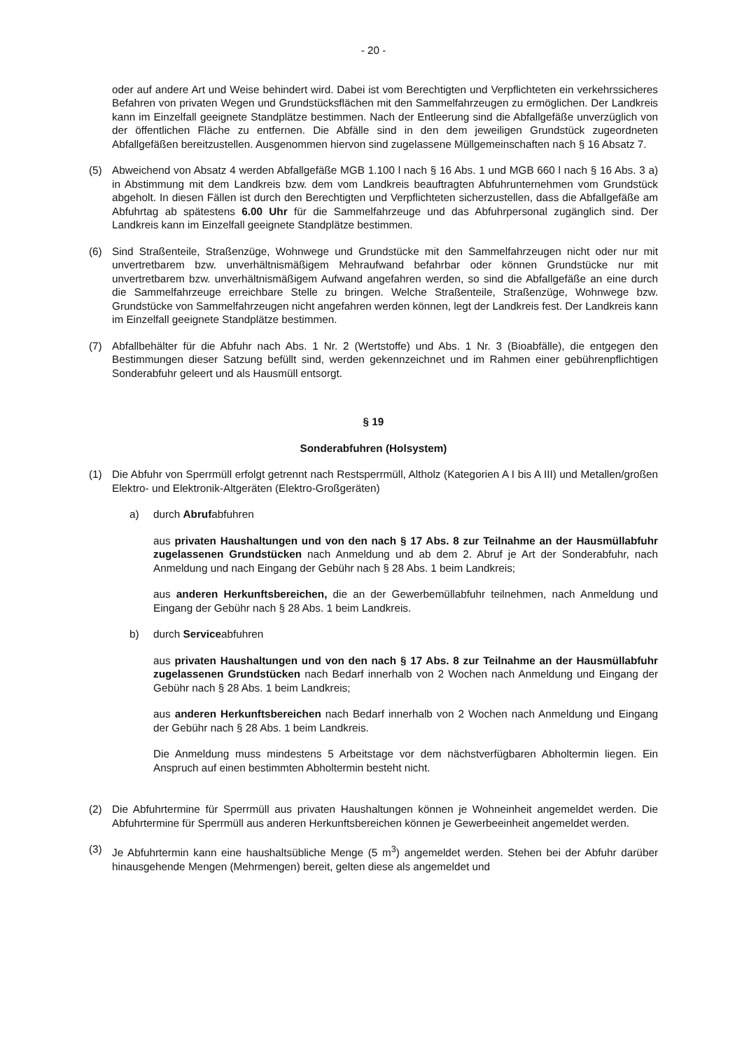- 20 -
oder auf andere Art und Weise behindert wird. Dabei ist vom Berechtigten und Verpflichteten ein verkehrssicheres Befahren von privaten Wegen und Grundstücksflächen mit den Sammelfahrzeugen zu ermöglichen. Der Landkreis kann im Einzelfall geeignete Standplätze bestimmen. Nach der Entleerung sind die Abfallgefäße unverzüglich von der öffentlichen Fläche zu entfernen. Die Abfälle sind in den dem jeweiligen Grundstück zugeordneten Abfallgefäßen bereitzustellen. Ausgenommen hiervon sind zugelassene Müllgemeinschaften nach § 16 Absatz 7.
(5) Abweichend von Absatz 4 werden Abfallgefäße MGB 1.100 l nach § 16 Abs. 1 und MGB 660 l nach § 16 Abs. 3 a) in Abstimmung mit dem Landkreis bzw. dem vom Landkreis beauftragten Abfuhrunternehmen vom Grundstück abgeholt. In diesen Fällen ist durch den Berechtigten und Verpflichteten sicherzustellen, dass die Abfallgefäße am Abfuhrtag ab spätestens 6.00 Uhr für die Sammelfahrzeuge und das Abfuhrpersonal zugänglich sind. Der Landkreis kann im Einzelfall geeignete Standplätze bestimmen.
(6) Sind Straßenteile, Straßenzüge, Wohnwege und Grundstücke mit den Sammelfahrzeugen nicht oder nur mit unvertretbarem bzw. unverhältnismäßigem Mehraufwand befahrbar oder können Grundstücke nur mit unvertretbarem bzw. unverhältnismäßigem Aufwand angefahren werden, so sind die Abfallgefäße an eine durch die Sammelfahrzeuge erreichbare Stelle zu bringen. Welche Straßenteile, Straßenzüge, Wohnwege bzw. Grundstücke von Sammelfahrzeugen nicht angefahren werden können, legt der Landkreis fest. Der Landkreis kann im Einzelfall geeignete Standplätze bestimmen.
(7) Abfallbehälter für die Abfuhr nach Abs. 1 Nr. 2 (Wertstoffe) und Abs. 1 Nr. 3 (Bioabfälle), die entgegen den Bestimmungen dieser Satzung befüllt sind, werden gekennzeichnet und im Rahmen einer gebührenpflichtigen Sonderabfuhr geleert und als Hausmüll entsorgt.
§ 19
Sonderabfuhren (Holsystem)
(1) Die Abfuhr von Sperrmüll erfolgt getrennt nach Restsperrmüll, Altholz (Kategorien A I bis A III) und Metallen/großen Elektro- und Elektronik-Altgeräten (Elektro-Großgeräten)
a) durch Abrufabfuhren
aus privaten Haushaltungen und von den nach § 17 Abs. 8 zur Teilnahme an der Hausmüllabfuhr zugelassenen Grundstücken nach Anmeldung und ab dem 2. Abruf je Art der Sonderabfuhr, nach Anmeldung und nach Eingang der Gebühr nach § 28 Abs. 1 beim Landkreis;
aus anderen Herkunftsbereichen, die an der Gewerbemüllabfuhr teilnehmen, nach Anmeldung und Eingang der Gebühr nach § 28 Abs. 1 beim Landkreis.
b) durch Serviceabfuhren
aus privaten Haushaltungen und von den nach § 17 Abs. 8 zur Teilnahme an der Hausmüllabfuhr zugelassenen Grundstücken nach Bedarf innerhalb von 2 Wochen nach Anmeldung und Eingang der Gebühr nach § 28 Abs. 1 beim Landkreis;
aus anderen Herkunftsbereichen nach Bedarf innerhalb von 2 Wochen nach Anmeldung und Eingang der Gebühr nach § 28 Abs. 1 beim Landkreis.
Die Anmeldung muss mindestens 5 Arbeitstage vor dem nächstverfügbaren Abholtermin liegen. Ein Anspruch auf einen bestimmten Abholtermin besteht nicht.
(2) Die Abfuhrtermine für Sperrmüll aus privaten Haushaltungen können je Wohneinheit angemeldet werden. Die Abfuhrtermine für Sperrmüll aus anderen Herkunftsbereichen können je Gewerbeeinheit angemeldet werden.
(3) Je Abfuhrtermin kann eine haushaltsübliche Menge (5 m<sup>3</sup>) angemeldet werden. Stehen bei der Abfuhr darüber hinausgehende Mengen (Mehrmengen) bereit, gelten diese als angemeldet und